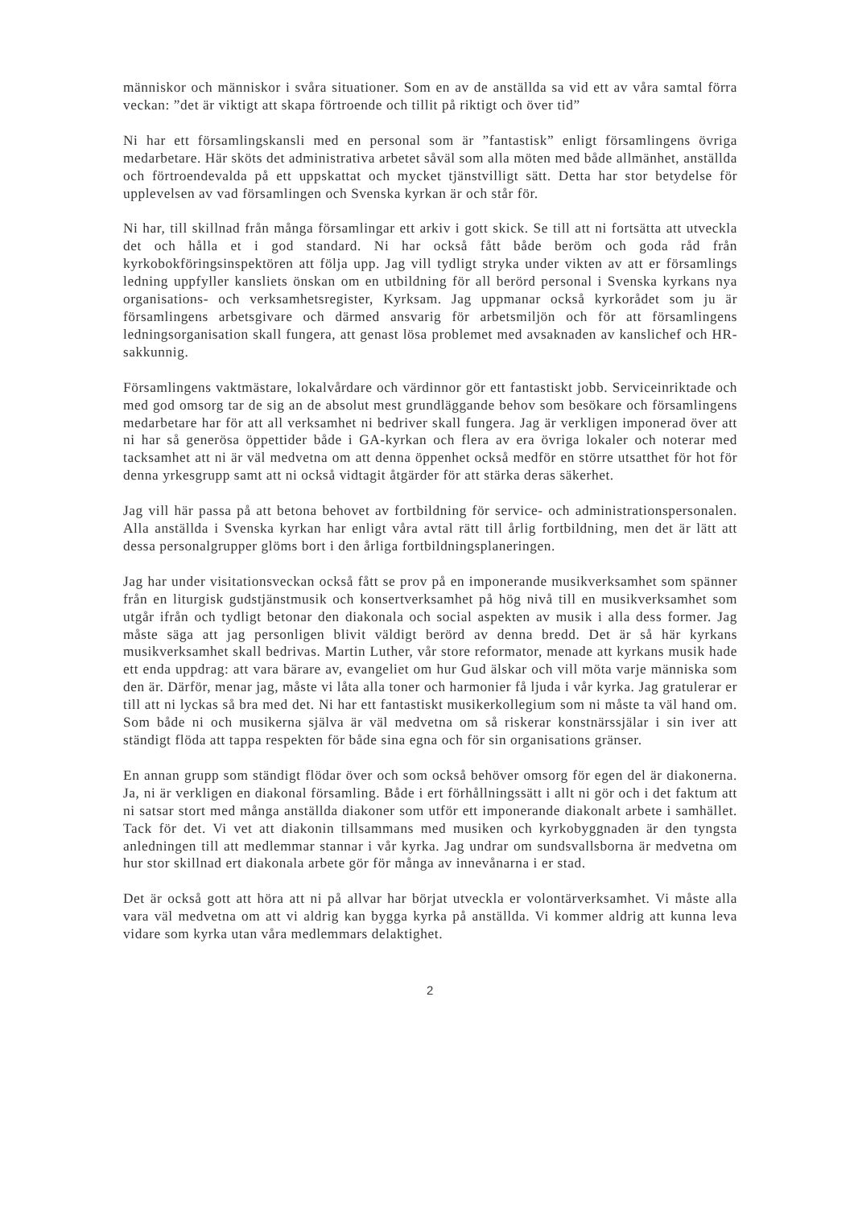människor och människor i svåra situationer. Som en av de anställda sa vid ett av våra samtal förra veckan: ”det är viktigt att skapa förtroende och tillit på riktigt och över tid”
Ni har ett församlingskansli med en personal som är ”fantastisk” enligt församlingens övriga medarbetare. Här sköts det administrativa arbetet såväl som alla möten med både allmänhet, anställda och förtroendevalda på ett uppskattat och mycket tjänstvilligt sätt. Detta har stor betydelse för upplevelsen av vad församlingen och Svenska kyrkan är och står för.
Ni har, till skillnad från många församlingar ett arkiv i gott skick. Se till att ni fortsätta att utveckla det och hålla et i god standard. Ni har också fått både beröm och goda råd från kyrkobokföringsinspektören att följa upp. Jag vill tydligt stryka under vikten av att er församlings ledning uppfyller kansliets önskan om en utbildning för all berörd personal i Svenska kyrkans nya organisations- och verksamhetsregister, Kyrksam. Jag uppmanar också kyrkorådet som ju är församlingens arbetsgivare och därmed ansvarig för arbetsmiljön och för att församlingens ledningsorganisation skall fungera, att genast lösa problemet med avsaknaden av kanslichef och HR-sakkunnig.
Församlingens vaktmästare, lokalvårdare och värdinnor gör ett fantastiskt jobb. Serviceinriktade och med god omsorg tar de sig an de absolut mest grundläggande behov som besökare och församlingens medarbetare har för att all verksamhet ni bedriver skall fungera. Jag är verkligen imponerad över att ni har så generösa öppettider både i GA-kyrkan och flera av era övriga lokaler och noterar med tacksamhet att ni är väl medvetna om att denna öppenhet också medför en större utsatthet för hot för denna yrkesgrupp samt att ni också vidtagit åtgärder för att stärka deras säkerhet.
Jag vill här passa på att betona behovet av fortbildning för service- och administrationspersonalen. Alla anställda i Svenska kyrkan har enligt våra avtal rätt till årlig fortbildning, men det är lätt att dessa personalgrupper glöms bort i den årliga fortbildningsplaneringen.
Jag har under visitationsveckan också fått se prov på en imponerande musikverksamhet som spänner från en liturgisk gudstjänstmusik och konsertverksamhet på hög nivå till en musikverksamhet som utgår ifrån och tydligt betonar den diakonala och social aspekten av musik i alla dess former. Jag måste säga att jag personligen blivit väldigt berörd av denna bredd. Det är så här kyrkans musikverksamhet skall bedrivas. Martin Luther, vår store reformator, menade att kyrkans musik hade ett enda uppdrag: att vara bärare av, evangeliet om hur Gud älskar och vill möta varje människa som den är. Därför, menar jag, måste vi låta alla toner och harmonier få ljuda i vår kyrka. Jag gratulerar er till att ni lyckas så bra med det. Ni har ett fantastiskt musikerkollegium som ni måste ta väl hand om. Som både ni och musikerna själva är väl medvetna om så riskerar konstnärssjälar i sin iver att ständigt flöda att tappa respekten för både sina egna och för sin organisations gränser.
En annan grupp som ständigt flödar över och som också behöver omsorg för egen del är diakonerna. Ja, ni är verkligen en diakonal församling. Både i ert förhållningssätt i allt ni gör och i det faktum att ni satsar stort med många anställda diakoner som utför ett imponerande diakonalt arbete i samhället. Tack för det. Vi vet att diakonin tillsammans med musiken och kyrkobyggnaden är den tyngsta anledningen till att medlemmar stannar i vår kyrka. Jag undrar om sundsvallsborna är medvetna om hur stor skillnad ert diakonala arbete gör för många av innevånarna i er stad.
Det är också gott att höra att ni på allvar har börjat utveckla er volontärverksamhet. Vi måste alla vara väl medvetna om att vi aldrig kan bygga kyrka på anställda. Vi kommer aldrig att kunna leva vidare som kyrka utan våra medlemmars delaktighet.
2